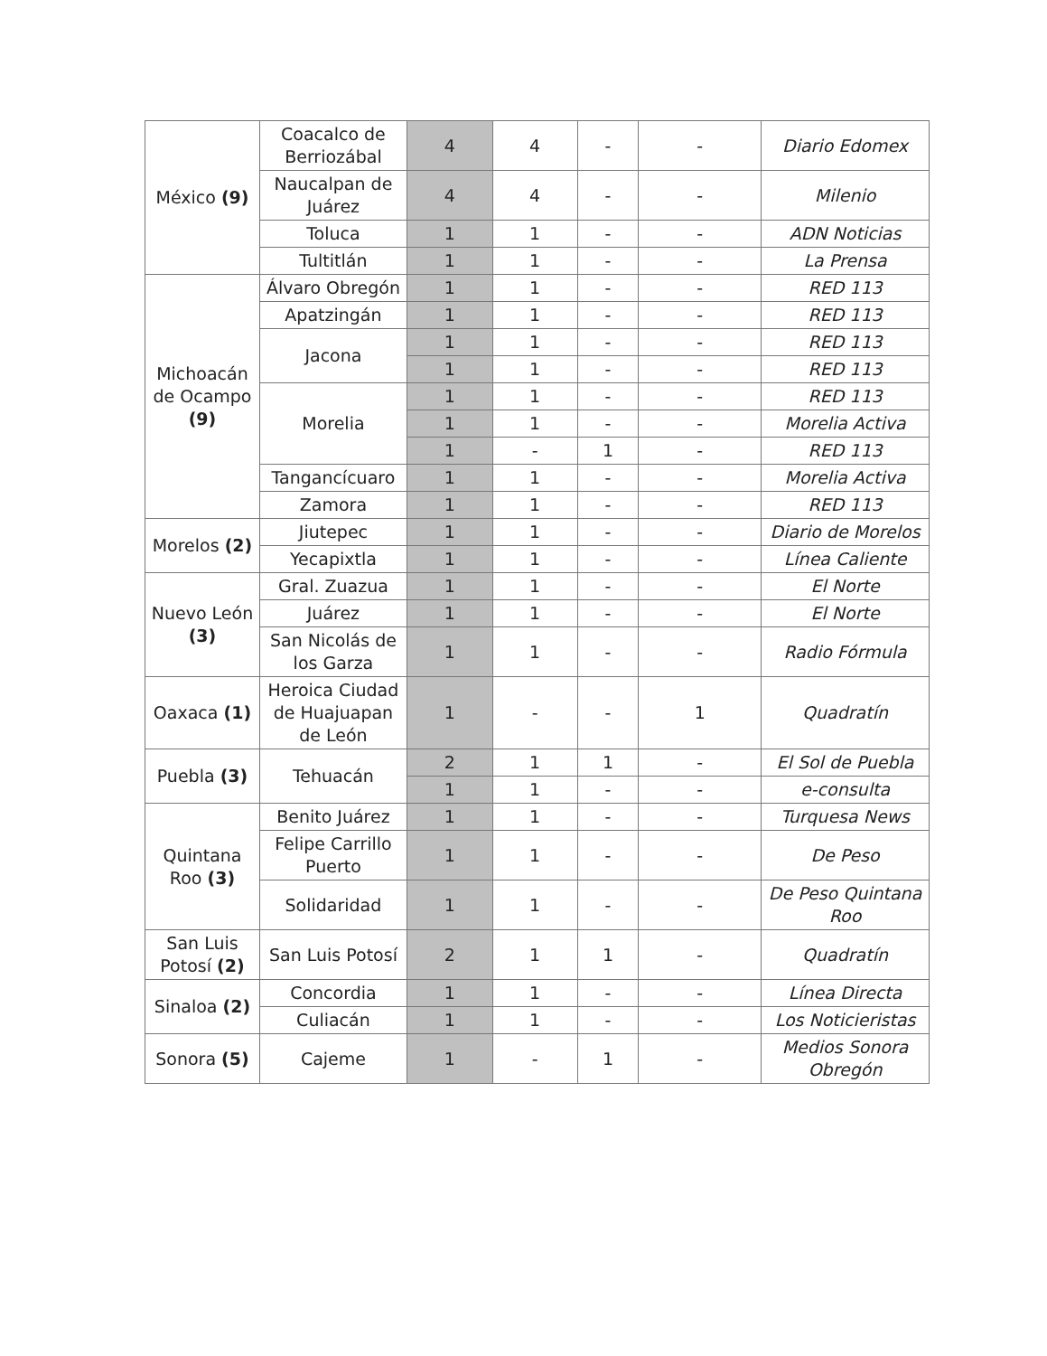| México (9) | Coacalco de Berriozábal | 4 | 4 | - | - | Diario Edomex |
| | Naucalpan de Juárez | 4 | 4 | - | - | Milenio |
| | Toluca | 1 | 1 | - | - | ADN Noticias |
| | Tultitlán | 1 | 1 | - | - | La Prensa |
| Michoacán de Ocampo (9) | Álvaro Obregón | 1 | 1 | - | - | RED 113 |
| | Apatzingán | 1 | 1 | - | - | RED 113 |
| | Jacona | 1 | 1 | - | - | RED 113 |
| | | 1 | 1 | - | - | RED 113 |
| | Morelia | 1 | 1 | - | - | RED 113 |
| | | 1 | 1 | - | - | Morelia Activa |
| | | 1 | - | 1 | - | RED 113 |
| | Tangancícuaro | 1 | 1 | - | - | Morelia Activa |
| | Zamora | 1 | 1 | - | - | RED 113 |
| Morelos (2) | Jiutepec | 1 | 1 | - | - | Diario de Morelos |
| | Yecapixtla | 1 | 1 | - | - | Línea Caliente |
| Nuevo León (3) | Gral. Zuazua | 1 | 1 | - | - | El Norte |
| | Juárez | 1 | 1 | - | - | El Norte |
| | San Nicolás de los Garza | 1 | 1 | - | - | Radio Fórmula |
| Oaxaca (1) | Heroica Ciudad de Huajuapan de León | 1 | - | - | 1 | Quadratín |
| Puebla (3) | Tehuacán | 2 | 1 | 1 | - | El Sol de Puebla |
| | | 1 | 1 | - | - | e-consulta |
| Quintana Roo (3) | Benito Juárez | 1 | 1 | - | - | Turquesa News |
| | Felipe Carrillo Puerto | 1 | 1 | - | - | De Peso |
| | Solidaridad | 1 | 1 | - | - | De Peso Quintana Roo |
| San Luis Potosí (2) | San Luis Potosí | 2 | 1 | 1 | - | Quadratín |
| Sinaloa (2) | Concordia | 1 | 1 | - | - | Línea Directa |
| | Culiacán | 1 | 1 | - | - | Los Noticieristas |
| Sonora (5) | Cajeme | 1 | - | 1 | - | Medios Sonora Obregón |